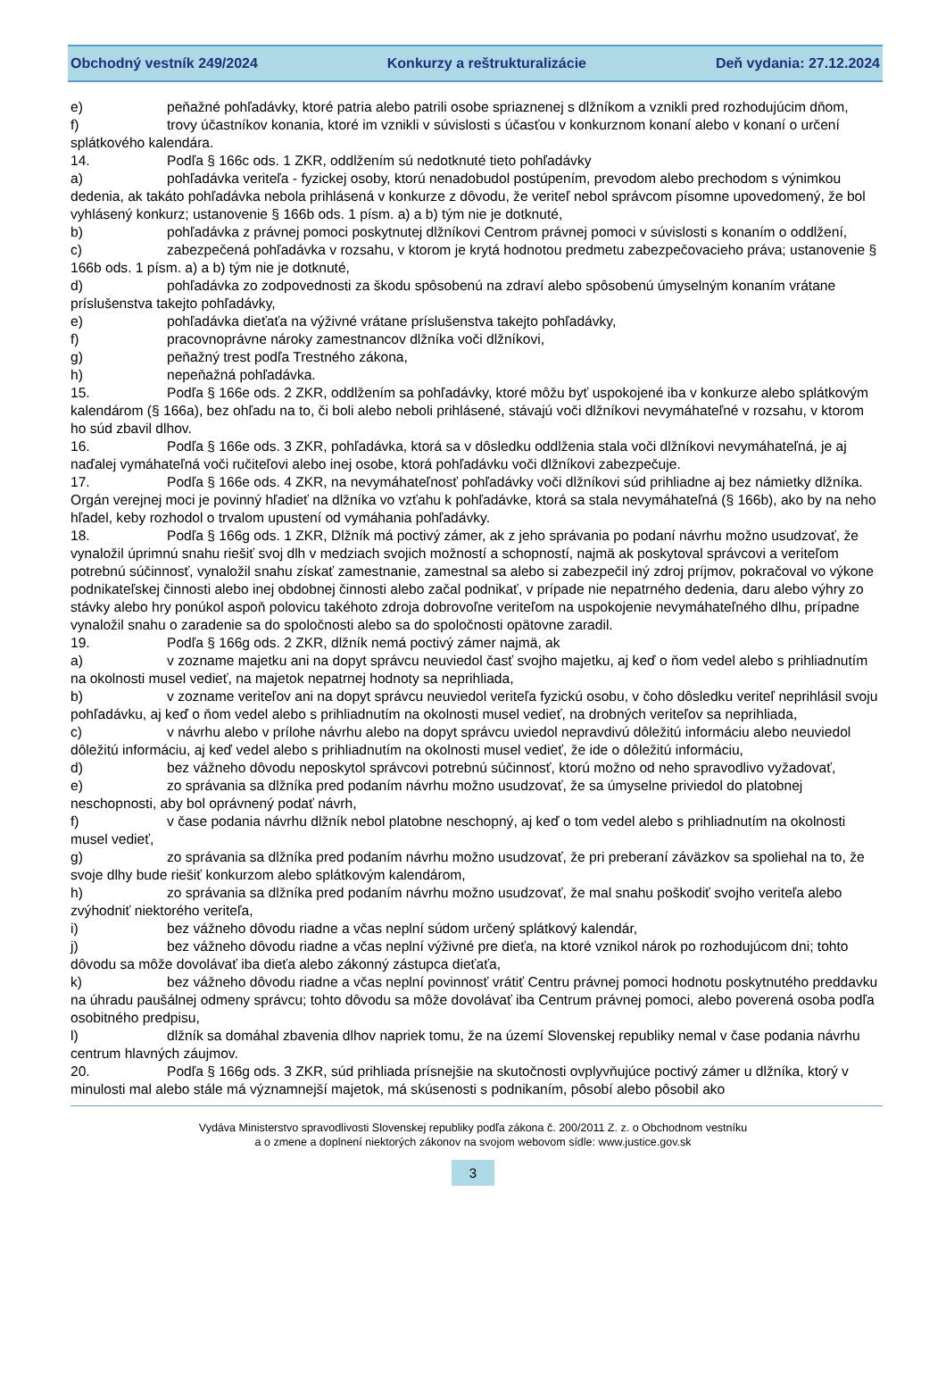Obchodný vestník 249/2024 Konkurzy a reštrukturalizácie Deň vydania: 27.12.2024
e) peňažné pohľadávky, ktoré patria alebo patrili osobe spriaznenej s dlžníkom a vznikli pred rozhodujúcim dňom,
f) trovy účastníkov konania, ktoré im vznikli v súvislosti s účasťou v konkurznom konaní alebo v konaní o určení splátkového kalendára.
14. Podľa § 166c ods. 1 ZKR, oddlžením sú nedotknuté tieto pohľadávky
a) pohľadávka veriteľa - fyzickej osoby, ktorú nenadobudol postúpením, prevodom alebo prechodom s výnimkou dedenia, ak takáto pohľadávka nebola prihlásená v konkurze z dôvodu, že veriteľ nebol správcom písomne upovedomený, že bol vyhlásený konkurz; ustanovenie § 166b ods. 1 písm. a) a b) tým nie je dotknuté,
b) pohľadávka z právnej pomoci poskytnutej dlžníkovi Centrom právnej pomoci v súvislosti s konaním o oddlžení,
c) zabezpečená pohľadávka v rozsahu, v ktorom je krytá hodnotou predmetu zabezpečovacieho práva; ustanovenie § 166b ods. 1 písm. a) a b) tým nie je dotknuté,
d) pohľadávka zo zodpovednosti za škodu spôsobenú na zdraví alebo spôsobenú úmyselným konaním vrátane príslušenstva takejto pohľadávky,
e) pohľadávka dieťaťa na výživné vrátane príslušenstva takejto pohľadávky,
f) pracovnoprávne nároky zamestnancov dlžníka voči dlžníkovi,
g) peňažný trest podľa Trestného zákona,
h) nepeňažná pohľadávka.
15. Podľa § 166e ods. 2 ZKR, oddlžením sa pohľadávky, ktoré môžu byť uspokojené iba v konkurze alebo splátkovým kalendárom (§ 166a), bez ohľadu na to, či boli alebo neboli prihlásené, stávajú voči dlžníkovi nevymáhateľné v rozsahu, v ktorom ho súd zbavil dlhov.
16. Podľa § 166e ods. 3 ZKR, pohľadávka, ktorá sa v dôsledku oddlženia stala voči dlžníkovi nevymáhateľná, je aj naďalej vymáhateľná voči ručiteľovi alebo inej osobe, ktorá pohľadávku voči dlžníkovi zabezpečuje.
17. Podľa § 166e ods. 4 ZKR, na nevymáhateľnosť pohľadávky voči dlžníkovi súd prihliadne aj bez námietky dlžníka. Orgán verejnej moci je povinný hľadieť na dlžníka vo vzťahu k pohľadávke, ktorá sa stala nevymáhateľná (§ 166b), ako by na neho hľadel, keby rozhodol o trvalom upustení od vymáhania pohľadávky.
18. Podľa § 166g ods. 1 ZKR, Dlžník má poctivý zámer, ak z jeho správania po podaní návrhu možno usudzovať, že vynaložil úprimnú snahu riešiť svoj dlh v medziach svojich možností a schopností, najmä ak poskytoval správcovi a veriteľom potrebnú súčinnosť, vynaložil snahu získať zamestnanie, zamestnal sa alebo si zabezpečil iný zdroj príjmov, pokračoval vo výkone podnikateľskej činnosti alebo inej obdobnej činnosti alebo začal podnikať, v prípade nie nepatrného dedenia, daru alebo výhry zo stávky alebo hry ponúkol aspoň polovicu takéhoto zdroja dobrovoľne veriteľom na uspokojenie nevymáhateľného dlhu, prípadne vynaložil snahu o zaradenie sa do spoločnosti alebo sa do spoločnosti opätovne zaradil.
19. Podľa § 166g ods. 2 ZKR, dlžník nemá poctivý zámer najmä, ak
a) v zozname majetku ani na dopyt správcu neuviedol časť svojho majetku, aj keď o ňom vedel alebo s prihliadnutím na okolnosti musel vedieť, na majetok nepatrnej hodnoty sa neprihliada,
b) v zozname veriteľov ani na dopyt správcu neuviedol veriteľa fyzickú osobu, v čoho dôsledku veriteľ neprihlásil svoju pohľadávku, aj keď o ňom vedel alebo s prihliadnutím na okolnosti musel vedieť, na drobných veriteľov sa neprihliada,
c) v návrhu alebo v prílohe návrhu alebo na dopyt správcu uviedol nepravdivú dôležitú informáciu alebo neuviedol dôležitú informáciu, aj keď vedel alebo s prihliadnutím na okolnosti musel vedieť, že ide o dôležitú informáciu,
d) bez vážneho dôvodu neposkytol správcovi potrebnú súčinnosť, ktorú možno od neho spravodlivo vyžadovať,
e) zo správania sa dlžníka pred podaním návrhu možno usudzovať, že sa úmyselne priviedol do platobnej neschopnosti, aby bol oprávnený podať návrh,
f) v čase podania návrhu dlžník nebol platobne neschopný, aj keď o tom vedel alebo s prihliadnutím na okolnosti musel vedieť,
g) zo správania sa dlžníka pred podaním návrhu možno usudzovať, že pri preberaní záväzkov sa spoliehal na to, že svoje dlhy bude riešiť konkurzom alebo splátkovým kalendárom,
h) zo správania sa dlžníka pred podaním návrhu možno usudzovať, že mal snahu poškodiť svojho veriteľa alebo zvýhodniť niektorého veriteľa,
i) bez vážneho dôvodu riadne a včas neplní súdom určený splátkový kalendár,
j) bez vážneho dôvodu riadne a včas neplní výživné pre dieťa, na ktoré vznikol nárok po rozhodujúcom dni; tohto dôvodu sa môže dovolávať iba dieťa alebo zákonný zástupca dieťaťa,
k) bez vážneho dôvodu riadne a včas neplní povinnosť vrátiť Centru právnej pomoci hodnotu poskytnutého preddavku na úhradu paušálnej odmeny správcu; tohto dôvodu sa môže dovolávať iba Centrum právnej pomoci, alebo poverená osoba podľa osobitného predpisu,
l) dlžník sa domáhal zbavenia dlhov napriek tomu, že na území Slovenskej republiky nemal v čase podania návrhu centrum hlavných záujmov.
20. Podľa § 166g ods. 3 ZKR, súd prihliada prísnejšie na skutočnosti ovplyvňujúce poctivý zámer u dlžníka, ktorý v minulosti mal alebo stále má významnejší majetok, má skúsenosti s podnikaním, pôsobí alebo pôsobil ako
Vydáva Ministerstvo spravodlivosti Slovenskej republiky podľa zákona č. 200/2011 Z. z. o Obchodnom vestníku
a o zmene a doplnení niektorých zákonov na svojom webovom sídle: www.justice.gov.sk
3